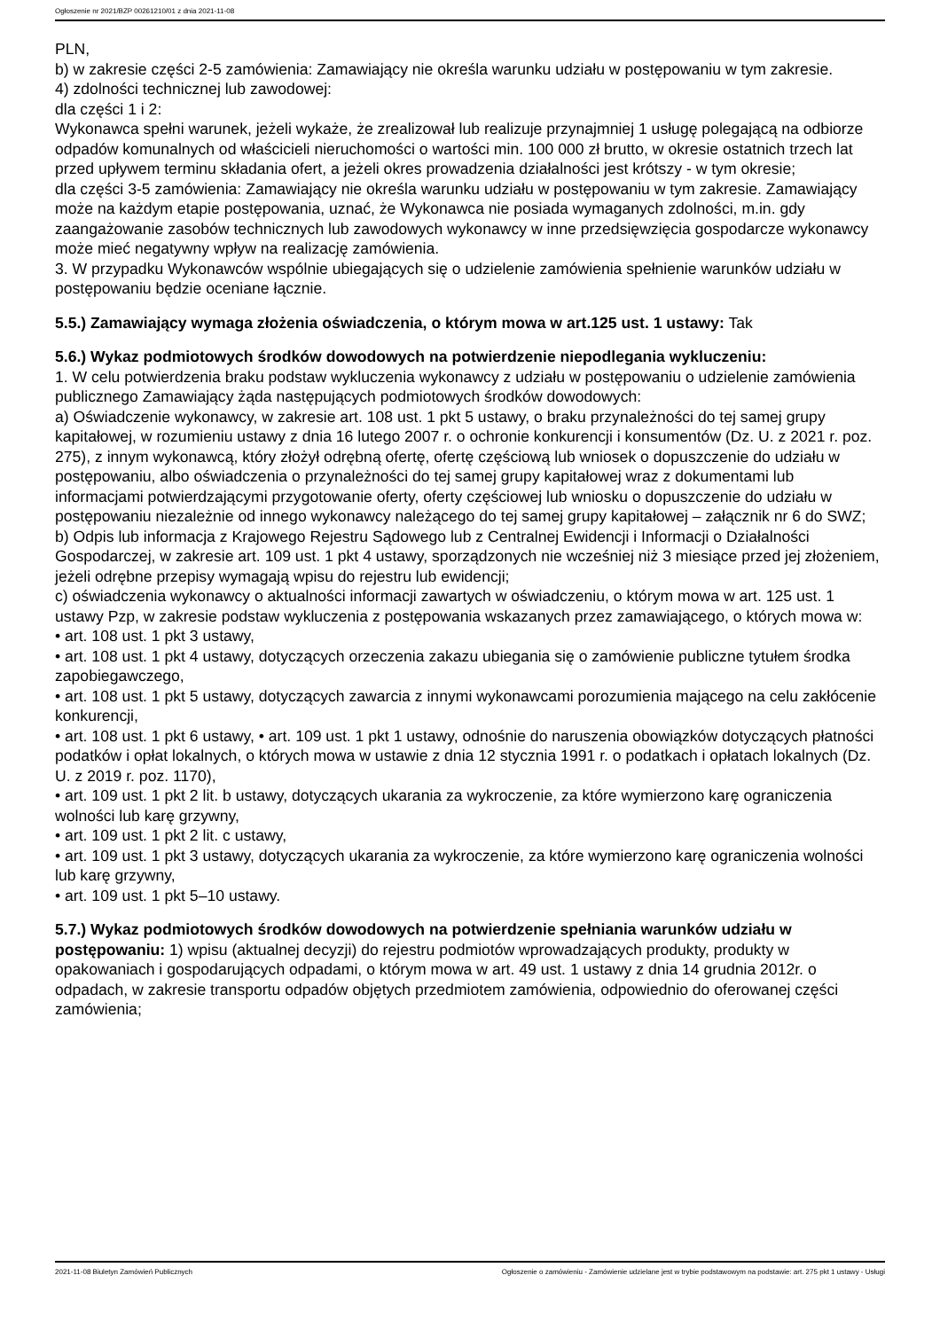Ogłoszenie nr 2021/BZP 00261210/01 z dnia 2021-11-08
PLN,
b) w zakresie części 2-5 zamówienia: Zamawiający nie określa warunku udziału w postępowaniu w tym zakresie.
4) zdolności technicznej lub zawodowej:
dla części 1 i 2:
Wykonawca spełni warunek, jeżeli wykaże, że zrealizował lub realizuje przynajmniej 1 usługę polegającą na odbiorze odpadów komunalnych od właścicieli nieruchomości o wartości min. 100 000 zł brutto, w okresie ostatnich trzech lat przed upływem terminu składania ofert, a jeżeli okres prowadzenia działalności jest krótszy - w tym okresie;
dla części 3-5 zamówienia: Zamawiający nie określa warunku udziału w postępowaniu w tym zakresie. Zamawiający może na każdym etapie postępowania, uznać, że Wykonawca nie posiada wymaganych zdolności, m.in. gdy zaangażowanie zasobów technicznych lub zawodowych wykonawcy w inne przedsięwzięcia gospodarcze wykonawcy może mieć negatywny wpływ na realizację zamówienia.
3. W przypadku Wykonawców wspólnie ubiegających się o udzielenie zamówienia spełnienie warunków udziału w postępowaniu będzie oceniane łącznie.
5.5.) Zamawiający wymaga złożenia oświadczenia, o którym mowa w art.125 ust. 1 ustawy: Tak
5.6.) Wykaz podmiotowych środków dowodowych na potwierdzenie niepodlegania wykluczeniu:
1. W celu potwierdzenia braku podstaw wykluczenia wykonawcy z udziału w postępowaniu o udzielenie zamówienia publicznego Zamawiający żąda następujących podmiotowych środków dowodowych:
a) Oświadczenie wykonawcy, w zakresie art. 108 ust. 1 pkt 5 ustawy, o braku przynależności do tej samej grupy kapitałowej, w rozumieniu ustawy z dnia 16 lutego 2007 r. o ochronie konkurencji i konsumentów (Dz. U. z 2021 r. poz. 275), z innym wykonawcą, który złożył odrębną ofertę, ofertę częściową lub wniosek o dopuszczenie do udziału w postępowaniu, albo oświadczenia o przynależności do tej samej grupy kapitałowej wraz z dokumentami lub informacjami potwierdzającymi przygotowanie oferty, oferty częściowej lub wniosku o dopuszczenie do udziału w postępowaniu niezależnie od innego wykonawcy należącego do tej samej grupy kapitałowej – załącznik nr 6 do SWZ;
b) Odpis lub informacja z Krajowego Rejestru Sądowego lub z Centralnej Ewidencji i Informacji o Działalności Gospodarczej, w zakresie art. 109 ust. 1 pkt 4 ustawy, sporządzonych nie wcześniej niż 3 miesiące przed jej złożeniem, jeżeli odrębne przepisy wymagają wpisu do rejestru lub ewidencji;
c) oświadczenia wykonawcy o aktualności informacji zawartych w oświadczeniu, o którym mowa w art. 125 ust. 1 ustawy Pzp, w zakresie podstaw wykluczenia z postępowania wskazanych przez zamawiającego, o których mowa w:
• art. 108 ust. 1 pkt 3 ustawy,
• art. 108 ust. 1 pkt 4 ustawy, dotyczących orzeczenia zakazu ubiegania się o zamówienie publiczne tytułem środka zapobiegawczego,
• art. 108 ust. 1 pkt 5 ustawy, dotyczących zawarcia z innymi wykonawcami porozumienia mającego na celu zakłócenie konkurencji,
• art. 108 ust. 1 pkt 6 ustawy, • art. 109 ust. 1 pkt 1 ustawy, odnośnie do naruszenia obowiązków dotyczących płatności podatków i opłat lokalnych, o których mowa w ustawie z dnia 12 stycznia 1991 r. o podatkach i opłatach lokalnych (Dz. U. z 2019 r. poz. 1170),
• art. 109 ust. 1 pkt 2 lit. b ustawy, dotyczących ukarania za wykroczenie, za które wymierzono karę ograniczenia wolności lub karę grzywny,
• art. 109 ust. 1 pkt 2 lit. c ustawy,
• art. 109 ust. 1 pkt 3 ustawy, dotyczących ukarania za wykroczenie, za które wymierzono karę ograniczenia wolności lub karę grzywny,
• art. 109 ust. 1 pkt 5–10 ustawy.
5.7.) Wykaz podmiotowych środków dowodowych na potwierdzenie spełniania warunków udziału w postępowaniu: 1) wpisu (aktualnej decyzji) do rejestru podmiotów wprowadzających produkty, produkty w opakowaniach i gospodarujących odpadami, o którym mowa w art. 49 ust. 1 ustawy z dnia 14 grudnia 2012r. o odpadach, w zakresie transportu odpadów objętych przedmiotem zamówienia, odpowiednio do oferowanej części zamówienia;
2021-11-08 Biuletyn Zamówień Publicznych Ogłoszenie o zamówieniu - Zamówienie udzielane jest w trybie podstawowym na podstawie: art. 275 pkt 1 ustawy - Usługi